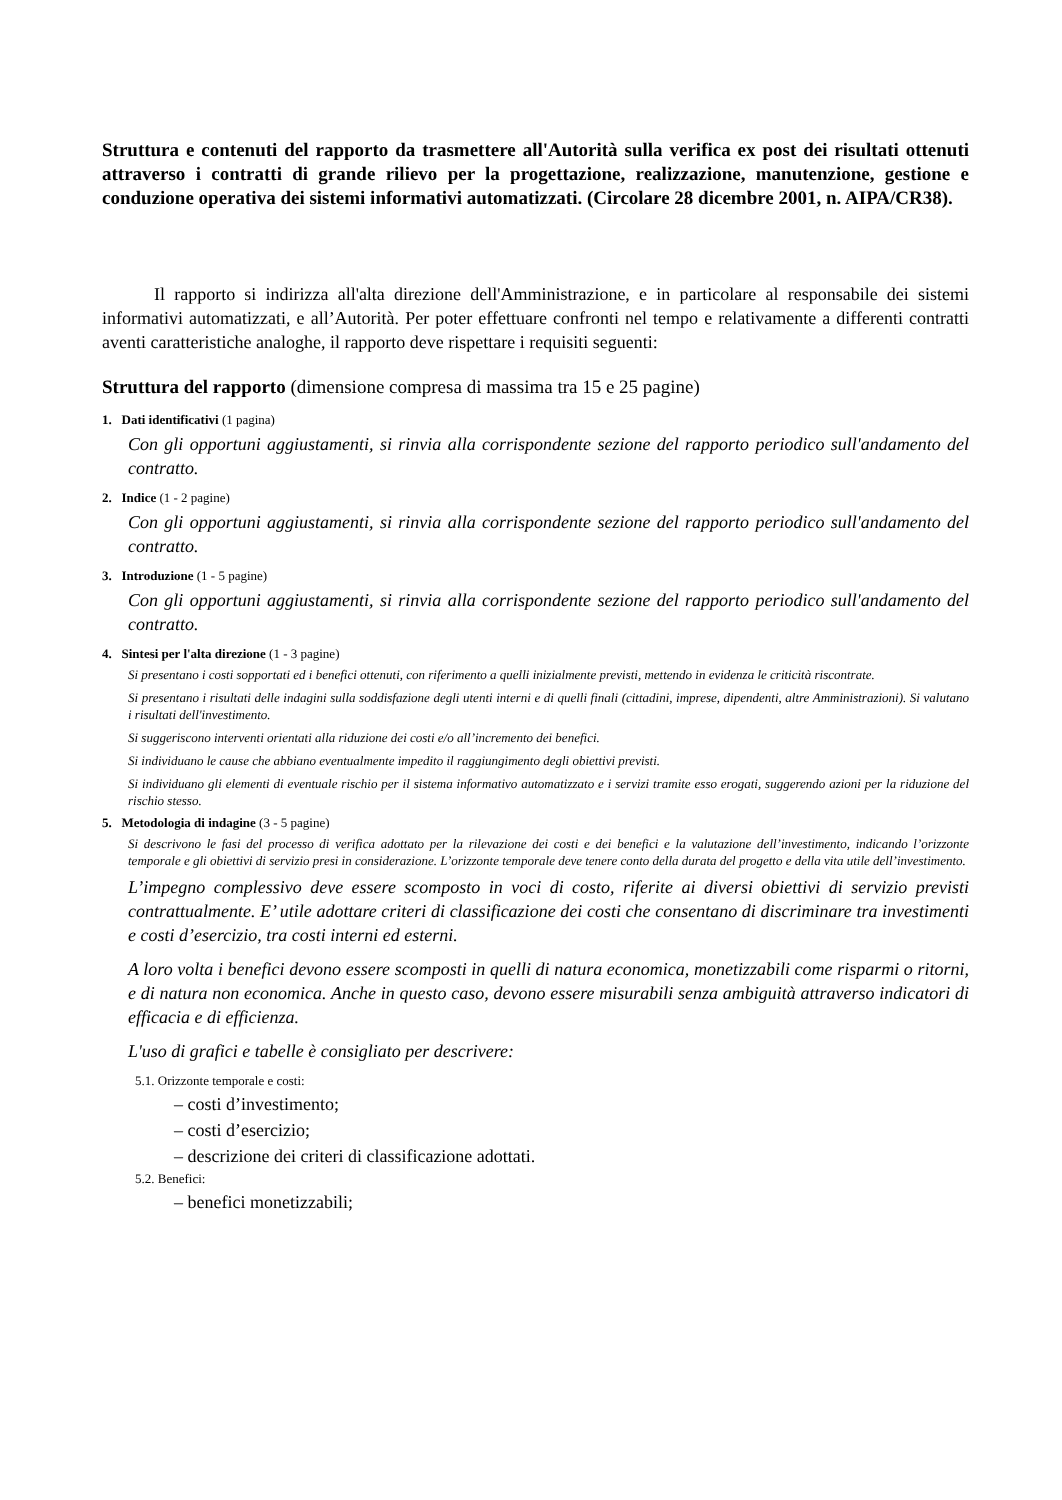Struttura e contenuti del rapporto da trasmettere all'Autorità sulla verifica ex post dei risultati ottenuti attraverso i contratti di grande rilievo per la progettazione, realizzazione, manutenzione, gestione e conduzione operativa dei sistemi informativi automatizzati. (Circolare 28 dicembre 2001, n. AIPA/CR38).
Il rapporto si indirizza all'alta direzione dell'Amministrazione, e in particolare al responsabile dei sistemi informativi automatizzati, e all’Autorità. Per poter effettuare confronti nel tempo e relativamente a differenti contratti aventi caratteristiche analoghe, il rapporto deve rispettare i requisiti seguenti:
Struttura del rapporto (dimensione compresa di massima tra 15 e 25 pagine)
1. Dati identificativi (1 pagina)
Con gli opportuni aggiustamenti, si rinvia alla corrispondente sezione del rapporto periodico sull'andamento del contratto.
2. Indice (1 - 2 pagine)
Con gli opportuni aggiustamenti, si rinvia alla corrispondente sezione del rapporto periodico sull'andamento del contratto.
3. Introduzione (1 - 5 pagine)
Con gli opportuni aggiustamenti, si rinvia alla corrispondente sezione del rapporto periodico sull'andamento del contratto.
4. Sintesi per l'alta direzione (1 - 3 pagine)
Si presentano i costi sopportati ed i benefici ottenuti, con riferimento a quelli inizialmente previsti, mettendo in evidenza le criticità riscontrate.
Si presentano i risultati delle indagini sulla soddisfazione degli utenti interni e di quelli finali (cittadini, imprese, dipendenti, altre Amministrazioni). Si valutano i risultati dell'investimento.
Si suggeriscono interventi orientati alla riduzione dei costi e/o all’incremento dei benefici.
Si individuano le cause che abbiano eventualmente impedito il raggiungimento degli obiettivi previsti.
Si individuano gli elementi di eventuale rischio per il sistema informativo automatizzato e i servizi tramite esso erogati, suggerendo azioni per la riduzione del rischio stesso.
5. Metodologia di indagine (3 - 5 pagine)
Si descrivono le fasi del processo di verifica adottato per la rilevazione dei costi e dei benefici e la valutazione dell’investimento, indicando l’orizzonte temporale e gli obiettivi di servizio presi in considerazione. L’orizzonte temporale deve tenere conto della durata del progetto e della vita utile dell’investimento.
L’impegno complessivo deve essere scomposto in voci di costo, riferite ai diversi obiettivi di servizio previsti contrattualmente. E’ utile adottare criteri di classificazione dei costi che consentano di discriminare tra investimenti e costi d’esercizio, tra costi interni ed esterni.
A loro volta i benefici devono essere scomposti in quelli di natura economica, monetizzabili come risparmi o ritorni, e di natura non economica. Anche in questo caso, devono essere misurabili senza ambiguità attraverso indicatori di efficacia e di efficienza.
L'uso di grafici e tabelle è consigliato per descrivere:
5.1. Orizzonte temporale e costi:
– costi d’investimento;
– costi d’esercizio;
– descrizione dei criteri di classificazione adottati.
5.2. Benefici:
– benefici monetizzabili;